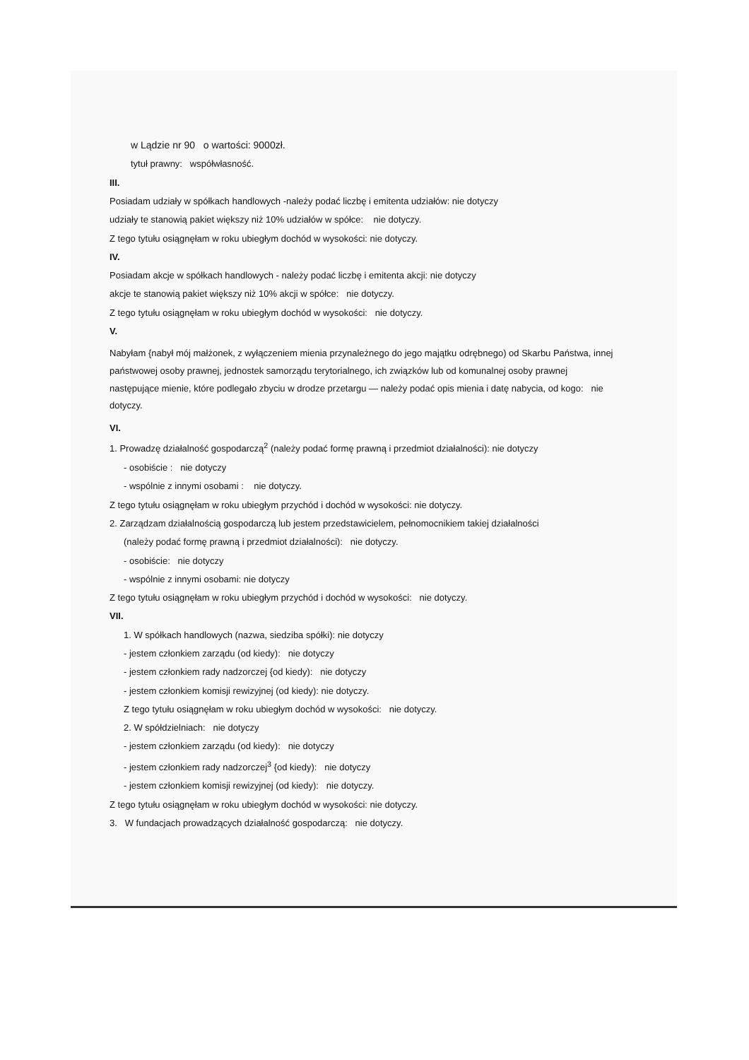w Lądzie nr 90 o wartości: 9000zł.
tytuł prawny: współwłasność.
III.
Posiadam udziały w spółkach handlowych -należy podać liczbę i emitenta udziałów: nie dotyczy
udziały te stanowią pakiet większy niż 10% udziałów w spółce: nie dotyczy.
Z tego tytułu osiągnęłam w roku ubiegłym dochód w wysokości: nie dotyczy.
IV.
Posiadam akcje w spółkach handlowych - należy podać liczbę i emitenta akcji: nie dotyczy
akcje te stanowią pakiet większy niż 10% akcji w spółce: nie dotyczy.
Z tego tytułu osiągnęłam w roku ubiegłym dochód w wysokości: nie dotyczy.
V.
Nabyłam {nabył mój małżonek, z wyłączeniem mienia przynależnego do jego majątku odrębnego) od Skarbu Państwa, innej państwowej osoby prawnej, jednostek samorządu terytorialnego, ich związków lub od komunalnej osoby prawnej następujące mienie, które podlegało zbyciu w drodze przetargu — należy podać opis mienia i datę nabycia, od kogo: nie dotyczy.
VI.
1. Prowadzę działalność gospodarczą<sup>2</sup> (należy podać formę prawną i przedmiot działalności): nie dotyczy
- osobiście : nie dotyczy
- wspólnie z innymi osobami : nie dotyczy.
Z tego tytułu osiągnęłam w roku ubiegłym przychód i dochód w wysokości: nie dotyczy.
2. Zarządzam działalnością gospodarczą lub jestem przedstawicielem, pełnomocnikiem takiej działalności
(należy podać formę prawną i przedmiot działalności): nie dotyczy.
- osobiście: nie dotyczy
- wspólnie z innymi osobami: nie dotyczy
Z tego tytułu osiągnęłam w roku ubiegłym przychód i dochód w wysokości: nie dotyczy.
VII.
1. W spółkach handlowych (nazwa, siedziba spółki): nie dotyczy
- jestem członkiem zarządu (od kiedy): nie dotyczy
- jestem członkiem rady nadzorczej {od kiedy): nie dotyczy
- jestem członkiem komisji rewizyjnej (od kiedy): nie dotyczy.
Z tego tytułu osiągnęłam w roku ubiegłym dochód w wysokości: nie dotyczy.
2. W spółdzielniach: nie dotyczy
- jestem członkiem zarządu (od kiedy): nie dotyczy
- jestem członkiem rady nadzorczej<sup>3</sup> {od kiedy): nie dotyczy
- jestem członkiem komisji rewizyjnej (od kiedy): nie dotyczy.
Z tego tytułu osiągnęłam w roku ubiegłym dochód w wysokości: nie dotyczy.
3. W fundacjach prowadzących działalność gospodarczą: nie dotyczy.